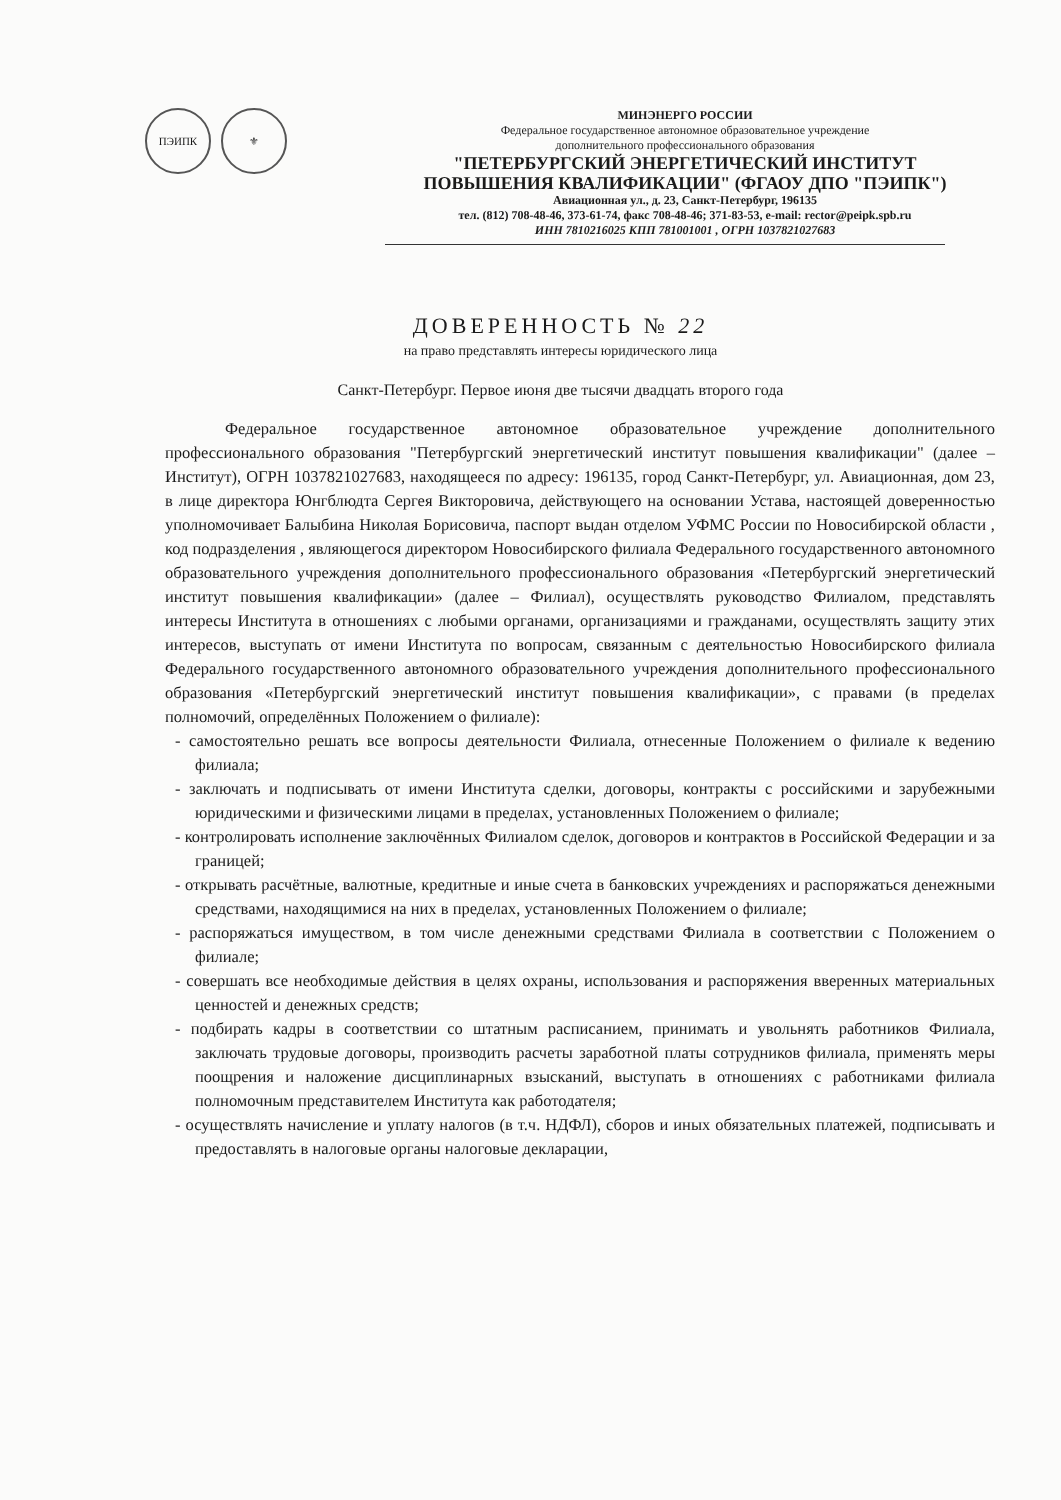ПЭИПК ⚜
МИНЭНЕРГО РОССИИ
Федеральное государственное автономное образовательное учреждение
дополнительного профессионального образования
"ПЕТЕРБУРГСКИЙ ЭНЕРГЕТИЧЕСКИЙ ИНСТИТУТ
ПОВЫШЕНИЯ КВАЛИФИКАЦИИ" (ФГАОУ ДПО "ПЭИПК")
Авиационная ул., д. 23, Санкт-Петербург, 196135
тел. (812) 708-48-46, 373-61-74, факс 708-48-46; 371-83-53, e-mail: rector@peipk.spb.ru
ИНН 7810216025 КПП 781001001 , ОГРН 1037821027683
ДОВЕРЕННОСТЬ № 22
на право представлять интересы юридического лица
Санкт-Петербург. Первое июня две тысячи двадцать второго года
Федеральное государственное автономное образовательное учреждение дополнительного профессионального образования "Петербургский энергетический институт повышения квалификации" (далее – Институт), ОГРН 1037821027683, находящееся по адресу: 196135, город Санкт-Петербург, ул. Авиационная, дом 23, в лице директора Юнгблюдта Сергея Викторовича, действующего на основании Устава, настоящей доверенностью уполномочивает Балыбина Николая Борисовича, паспорт выдан отделом УФМС России по Новосибирской области , код подразделения , являющегося директором Новосибирского филиала Федерального государственного автономного образовательного учреждения дополнительного профессионального образования «Петербургский энергетический институт повышения квалификации» (далее – Филиал), осуществлять руководство Филиалом, представлять интересы Института в отношениях с любыми органами, организациями и гражданами, осуществлять защиту этих интересов, выступать от имени Института по вопросам, связанным с деятельностью Новосибирского филиала Федерального государственного автономного образовательного учреждения дополнительного профессионального образования «Петербургский энергетический институт повышения квалификации», с правами (в пределах полномочий, определённых Положением о филиале):
- самостоятельно решать все вопросы деятельности Филиала, отнесенные Положением о филиале к ведению филиала;
- заключать и подписывать от имени Института сделки, договоры, контракты с российскими и зарубежными юридическими и физическими лицами в пределах, установленных Положением о филиале;
- контролировать исполнение заключённых Филиалом сделок, договоров и контрактов в Российской Федерации и за границей;
- открывать расчётные, валютные, кредитные и иные счета в банковских учреждениях и распоряжаться денежными средствами, находящимися на них в пределах, установленных Положением о филиале;
- распоряжаться имуществом, в том числе денежными средствами Филиала в соответствии с Положением о филиале;
- совершать все необходимые действия в целях охраны, использования и распоряжения вверенных материальных ценностей и денежных средств;
- подбирать кадры в соответствии со штатным расписанием, принимать и увольнять работников Филиала, заключать трудовые договоры, производить расчеты заработной платы сотрудников филиала, применять меры поощрения и наложение дисциплинарных взысканий, выступать в отношениях с работниками филиала полномочным представителем Института как работодателя;
- осуществлять начисление и уплату налогов (в т.ч. НДФЛ), сборов и иных обязательных платежей, подписывать и предоставлять в налоговые органы налоговые декларации,